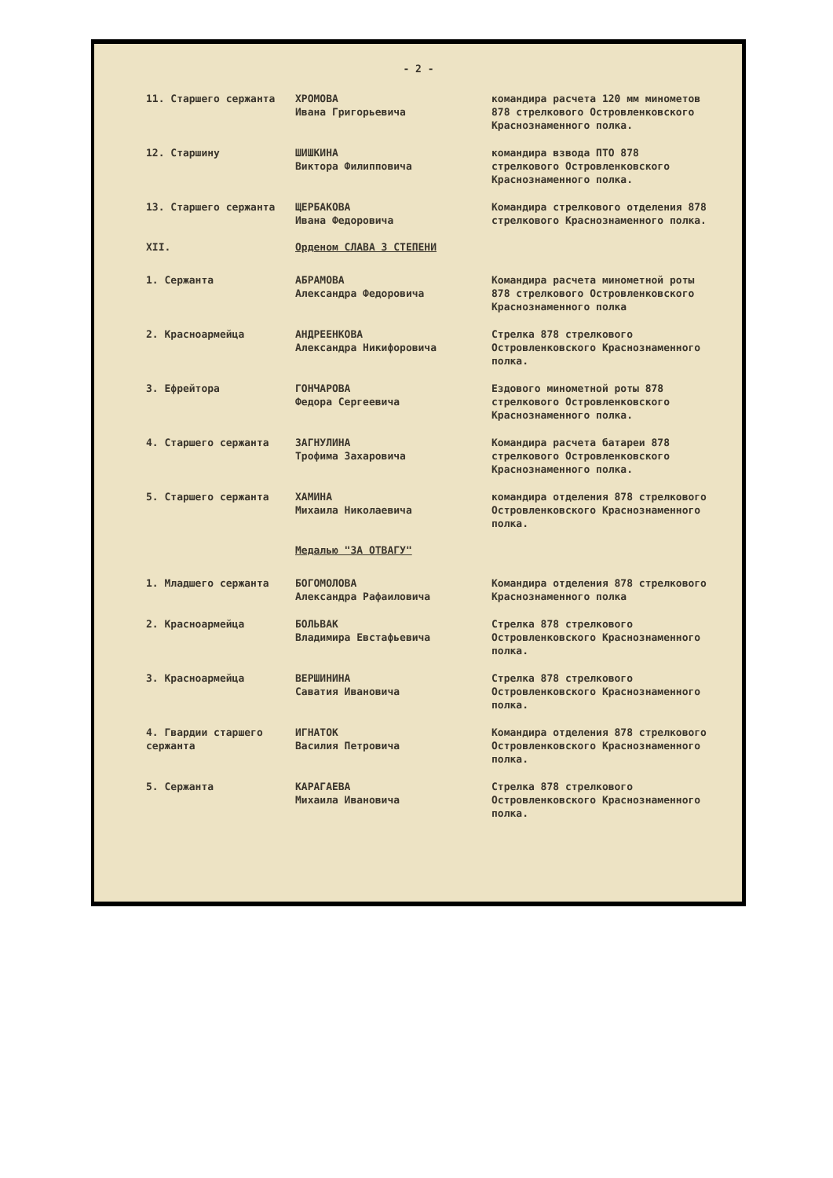- 2 -
11. Старшего сержанта ХРОМОВА
Ивана Григорьевича
командира расчета 120 мм минометов 878 стрелкового Островленковского Краснознаменного полка.
12. Старшину ШИШКИНА
Виктора Филипповича
командира взвода ПТО 878 стрелкового Островленковского Краснознаменного полка.
13. Старшего сержанта ЩЕРБАКОВА
Ивана Федоровича
Командира стрелкового отделения 878 стрелкового Краснознаменного полка.
XII. Орденом СЛАВА 3 СТЕПЕНИ
1. Сержанта АБРАМОВА
Александра Федоровича
Командира расчета минометной роты 878 стрелкового Островленковского Краснознаменного полка
2. Красноармейца АНДРЕЕНКОВА
Александра Никифоровича
Стрелка 878 стрелкового Островленковского Краснознаменного полка.
3. Ефрейтора ГОНЧАРОВА
Федора Сергеевича
Ездового минометной роты 878 стрелкового Островленковского Краснознаменного полка.
4. Старшего сержанта ЗАГНУЛИНА
Трофима Захаровича
Командира расчета батареи 878 стрелкового Островленковского Краснознаменного полка.
5. Старшего сержанта ХАМИНА
Михаила Николаевича
командира отделения 878 стрелкового Островленковского Краснознаменного полка.
Медалью "ЗА ОТВАГУ"
1. Младшего сержанта БОГОМОЛОВА
Александра Рафаиловича
Командира отделения 878 стрелкового Краснознаменного полка
2. Красноармейца БОЛЬВАК
Владимира Евстафьевича
Стрелка 878 стрелкового Островленковского Краснознаменного полка.
3. Красноармейца ВЕРШИНИНА
Саватия Ивановича
Стрелка 878 стрелкового Островленковского Краснознаменного полка.
4. Гвардии старшего сержанта
ИГНАТОК
Василия Петровича
Командира отделения 878 стрелкового Островленковского Краснознаменного полка.
5. Сержанта КАРАГАЕВА
Михаила Ивановича
Стрелка 878 стрелкового Островленковского Краснознаменного полка.